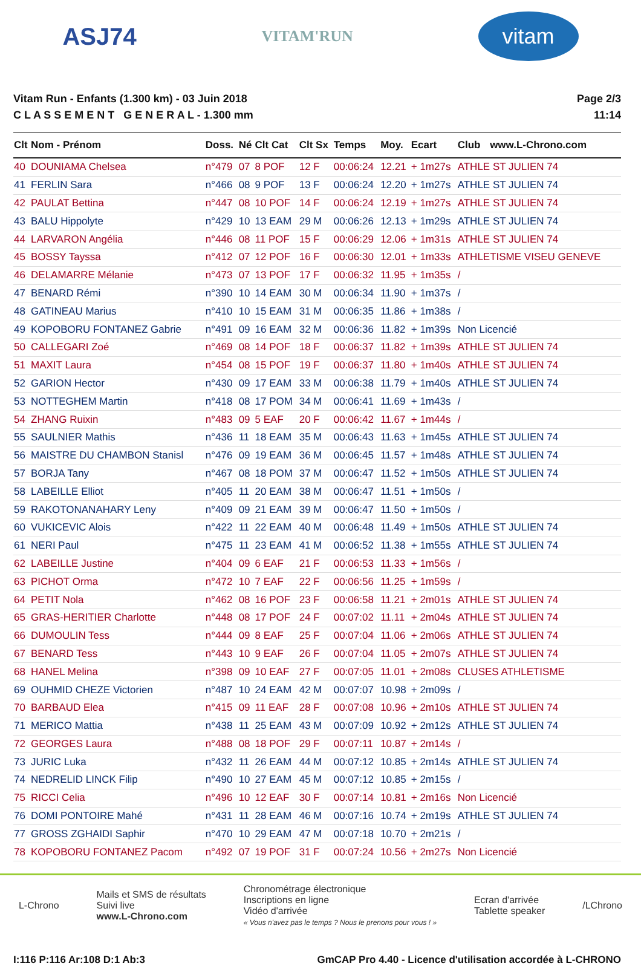ASJ74
VITAM'RUN
vitam
Vitam Run - Enfants (1.300 km) - 03 Juin 2018
C L A S S E M E N T G E N E R A L - 1.300 mm
Page 2/3
11:14
| Clt | Nom - Prénom | Doss. | Né | Clt Cat | Clt Sx | Temps | Moy. | Ecart | Club | www.L-Chrono.com |
| --- | --- | --- | --- | --- | --- | --- | --- | --- | --- | --- |
| 40 | DOUNIAMA Chelsea | n°479 | 07 | 8 POF | 12 F | 00:06:24 | 12.21 | + 1m27s | ATHLE ST JULIEN 74 | |
| 41 | FERLIN Sara | n°466 | 08 | 9 POF | 13 F | 00:06:24 | 12.20 | + 1m27s | ATHLE ST JULIEN 74 | |
| 42 | PAULAT Bettina | n°447 | 08 | 10 POF | 14 F | 00:06:24 | 12.19 | + 1m27s | ATHLE ST JULIEN 74 | |
| 43 | BALU Hippolyte | n°429 | 10 | 13 EAM | 29 M | 00:06:26 | 12.13 | + 1m29s | ATHLE ST JULIEN 74 | |
| 44 | LARVARON Angélia | n°446 | 08 | 11 POF | 15 F | 00:06:29 | 12.06 | + 1m31s | ATHLE ST JULIEN 74 | |
| 45 | BOSSY Tayssa | n°412 | 07 | 12 POF | 16 F | 00:06:30 | 12.01 | + 1m33s | ATHLETISME VISEU GENEVE | |
| 46 | DELAMARRE Mélanie | n°473 | 07 | 13 POF | 17 F | 00:06:32 | 11.95 | + 1m35s | / | |
| 47 | BENARD Rémi | n°390 | 10 | 14 EAM | 30 M | 00:06:34 | 11.90 | + 1m37s | / | |
| 48 | GATINEAU Marius | n°410 | 10 | 15 EAM | 31 M | 00:06:35 | 11.86 | + 1m38s | / | |
| 49 | KOPOBORU FONTANEZ Gabrie | n°491 | 09 | 16 EAM | 32 M | 00:06:36 | 11.82 | + 1m39s | Non Licencié | |
| 50 | CALLEGARI Zoé | n°469 | 08 | 14 POF | 18 F | 00:06:37 | 11.82 | + 1m39s | ATHLE ST JULIEN 74 | |
| 51 | MAXIT Laura | n°454 | 08 | 15 POF | 19 F | 00:06:37 | 11.80 | + 1m40s | ATHLE ST JULIEN 74 | |
| 52 | GARION Hector | n°430 | 09 | 17 EAM | 33 M | 00:06:38 | 11.79 | + 1m40s | ATHLE ST JULIEN 74 | |
| 53 | NOTTEGHEM Martin | n°418 | 08 | 17 POM | 34 M | 00:06:41 | 11.69 | + 1m43s | / | |
| 54 | ZHANG Ruixin | n°483 | 09 | 5 EAF | 20 F | 00:06:42 | 11.67 | + 1m44s | / | |
| 55 | SAULNIER Mathis | n°436 | 11 | 18 EAM | 35 M | 00:06:43 | 11.63 | + 1m45s | ATHLE ST JULIEN 74 | |
| 56 | MAISTRE DU CHAMBON Stanisl | n°476 | 09 | 19 EAM | 36 M | 00:06:45 | 11.57 | + 1m48s | ATHLE ST JULIEN 74 | |
| 57 | BORJA Tany | n°467 | 08 | 18 POM | 37 M | 00:06:47 | 11.52 | + 1m50s | ATHLE ST JULIEN 74 | |
| 58 | LABEILLE Elliot | n°405 | 11 | 20 EAM | 38 M | 00:06:47 | 11.51 | + 1m50s | / | |
| 59 | RAKOTONANAHARY Leny | n°409 | 09 | 21 EAM | 39 M | 00:06:47 | 11.50 | + 1m50s | / | |
| 60 | VUKICEVIC Alois | n°422 | 11 | 22 EAM | 40 M | 00:06:48 | 11.49 | + 1m50s | ATHLE ST JULIEN 74 | |
| 61 | NERI Paul | n°475 | 11 | 23 EAM | 41 M | 00:06:52 | 11.38 | + 1m55s | ATHLE ST JULIEN 74 | |
| 62 | LABEILLE Justine | n°404 | 09 | 6 EAF | 21 F | 00:06:53 | 11.33 | + 1m56s | / | |
| 63 | PICHOT Orma | n°472 | 10 | 7 EAF | 22 F | 00:06:56 | 11.25 | + 1m59s | / | |
| 64 | PETIT Nola | n°462 | 08 | 16 POF | 23 F | 00:06:58 | 11.21 | + 2m01s | ATHLE ST JULIEN 74 | |
| 65 | GRAS-HERITIER Charlotte | n°448 | 08 | 17 POF | 24 F | 00:07:02 | 11.11 | + 2m04s | ATHLE ST JULIEN 74 | |
| 66 | DUMOULIN Tess | n°444 | 09 | 8 EAF | 25 F | 00:07:04 | 11.06 | + 2m06s | ATHLE ST JULIEN 74 | |
| 67 | BENARD Tess | n°443 | 10 | 9 EAF | 26 F | 00:07:04 | 11.05 | + 2m07s | ATHLE ST JULIEN 74 | |
| 68 | HANEL Melina | n°398 | 09 | 10 EAF | 27 F | 00:07:05 | 11.01 | + 2m08s | CLUSES ATHLETISME | |
| 69 | OUHMID CHEZE Victorien | n°487 | 10 | 24 EAM | 42 M | 00:07:07 | 10.98 | + 2m09s | / | |
| 70 | BARBAUD Elea | n°415 | 09 | 11 EAF | 28 F | 00:07:08 | 10.96 | + 2m10s | ATHLE ST JULIEN 74 | |
| 71 | MERICO Mattia | n°438 | 11 | 25 EAM | 43 M | 00:07:09 | 10.92 | + 2m12s | ATHLE ST JULIEN 74 | |
| 72 | GEORGES Laura | n°488 | 08 | 18 POF | 29 F | 00:07:11 | 10.87 | + 2m14s | / | |
| 73 | JURIC Luka | n°432 | 11 | 26 EAM | 44 M | 00:07:12 | 10.85 | + 2m14s | ATHLE ST JULIEN 74 | |
| 74 | NEDRELID LINCK Filip | n°490 | 10 | 27 EAM | 45 M | 00:07:12 | 10.85 | + 2m15s | / | |
| 75 | RICCI Celia | n°496 | 10 | 12 EAF | 30 F | 00:07:14 | 10.81 | + 2m16s | Non Licencié | |
| 76 | DOMI PONTOIRE Mahé | n°431 | 11 | 28 EAM | 46 M | 00:07:16 | 10.74 | + 2m19s | ATHLE ST JULIEN 74 | |
| 77 | GROSS ZGHAIDI Saphir | n°470 | 10 | 29 EAM | 47 M | 00:07:18 | 10.70 | + 2m21s | / | |
| 78 | KOPOBORU FONTANEZ Pacom | n°492 | 07 | 19 POF | 31 F | 00:07:24 | 10.56 | + 2m27s | Non Licencié | |
L-Chrono
Mails et SMS de résultats
Suivi live
www.L-Chrono.com
Chronométrage électronique
Inscriptions en ligne
Vidéo d'arrivée
« Vous n'avez pas le temps ? Nous le prenons pour vous ! »
Ecran d'arrivée
Tablette speaker
/LChrono
I:116 P:116 Ar:108 D:1 Ab:3 GmCAP Pro 4.40 - Licence d'utilisation accordée à L-CHRONO